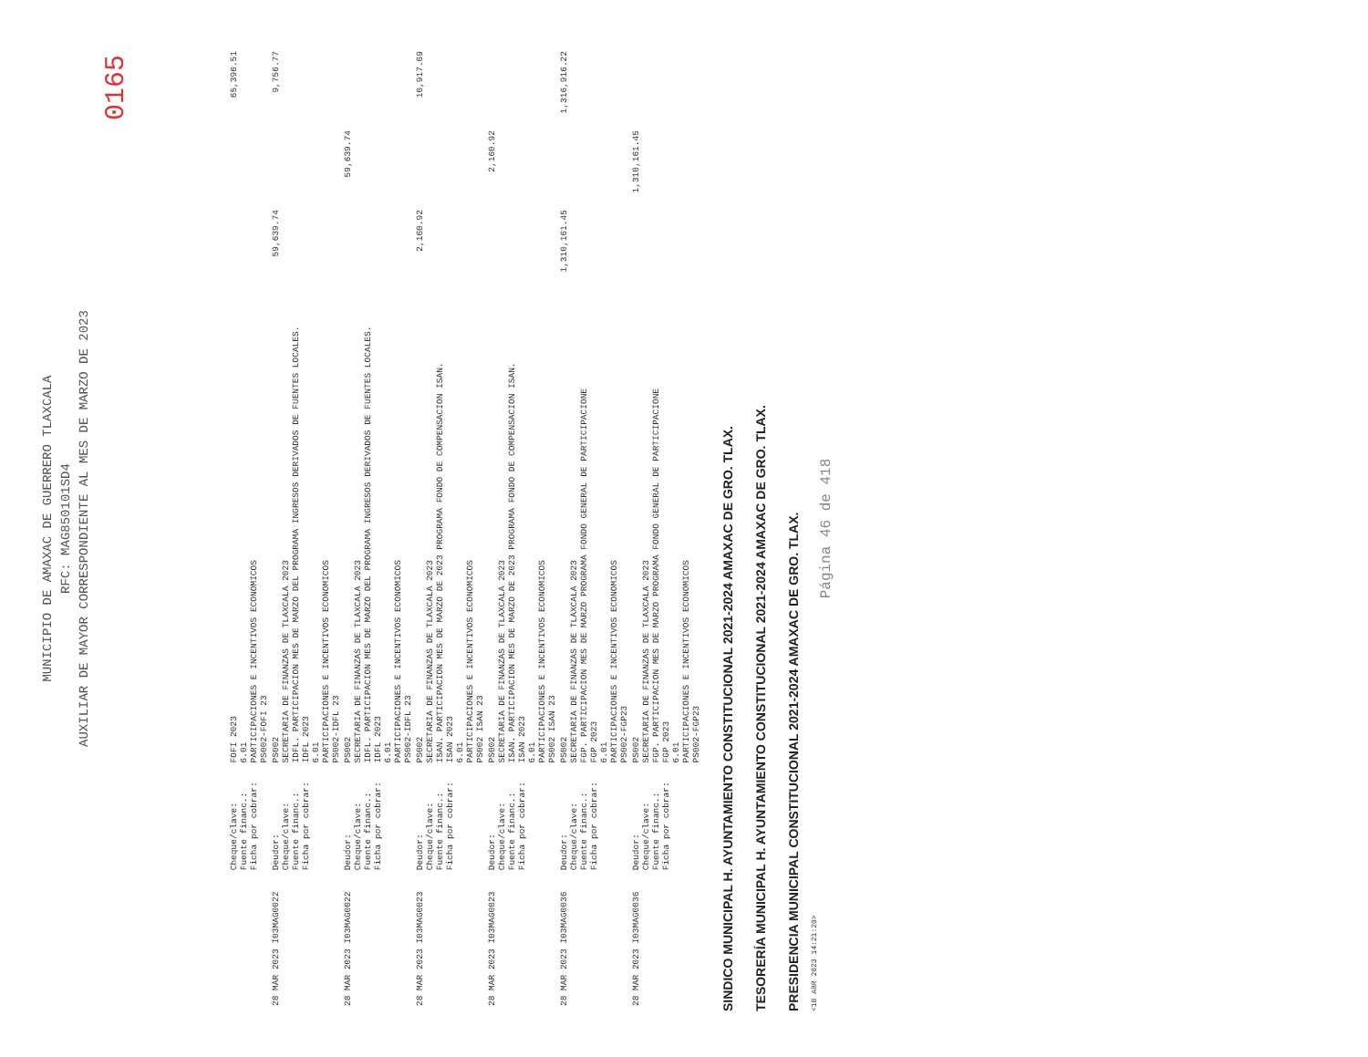0165
MUNICIPIO DE AMAXAC DE GUERRERO TLAXCALA
RFC: MAG850101SD4
AUXILIAR DE MAYOR CORRESPONDIENTE AL MES DE MARZO DE 2023
| | Cheque/clave: Fuente financ.: Ficha por cobrar: | FOFI 2023 6.01 PARTICIPACIONES E INCENTIVOS ECONOMICOS PS002-FOFI 23 | | | 65,396.51 |
| 28 MAR 2023 I03MAG0022 | Deudor: Cheque/clave: Fuente financ.: Ficha por cobrar: | PS002 SECRETARIA DE FINANZAS DE TLAXCALA 2023 IDFL. PARTICIPACION MES DE MARZO DEL PROGRAMA INGRESOS DERIVADOS DE FUENTES LOCALES. IDFL 2023 6.01 PARTICIPACIONES E INCENTIVOS ECONOMICOS PS002-IDFL 23 | 59,639.74 | | 9,756.77 |
| 28 MAR 2023 I03MAG0022 | Deudor: Cheque/clave: Fuente financ.: Ficha por cobrar: | PS002 SECRETARIA DE FINANZAS DE TLAXCALA 2023 IDFL. PARTICIPACION MES DE MARZO DEL PROGRAMA INGRESOS DERIVADOS DE FUENTES LOCALES. IDFL 2023 6.01 PARTICIPACIONES E INCENTIVOS ECONOMICOS PS002-IDFL 23 | | 59,639.74 | |
| 28 MAR 2023 I03MAG0023 | Deudor: Cheque/clave: Fuente financ.: Ficha por cobrar: | PS002 SECRETARIA DE FINANZAS DE TLAXCALA 2023 ISAN. PARTICIPACION MES DE MARZO DE 2023 PROGRAMA FONDO DE COMPENSACION ISAN. ISAN 2023 6.01 PARTICIPACIONES E INCENTIVOS ECONOMICOS PS002 ISAN 23 | 2,160.92 | | 10,917.69 |
| 28 MAR 2023 I03MAG0023 | Deudor: Cheque/clave: Fuente financ.: Ficha por cobrar: | PS002 SECRETARIA DE FINANZAS DE TLAXCALA 2023 ISAN. PARTICIPACION MES DE MARZO DE 2023 PROGRAMA FONDO DE COMPENSACION ISAN. ISAN 2023 6.01 PARTICIPACIONES E INCENTIVOS ECONOMICOS PS002 ISAN 23 | | 2,160.92 | |
| 28 MAR 2023 I03MAG0036 | Deudor: Cheque/clave: Fuente financ.: Ficha por cobrar: | PS002 SECRETARIA DE FINANZAS DE TLAXCALA 2023 FGP. PARTICIPACION MES DE MARZO PROGRAMA FONDO GENERAL DE PARTICIPACIONE FGP 2023 6.01 PARTICIPACIONES E INCENTIVOS ECONOMICOS PS002-FGP23 | 1,310,161.45 | | 1,316,916.22 |
| 28 MAR 2023 I03MAG0036 | Deudor: Cheque/clave: Fuente financ.: Ficha por cobrar: | PS002 SECRETARIA DE FINANZAS DE TLAXCALA 2023 FGP. PARTICIPACION MES DE MARZO PROGRAMA FONDO GENERAL DE PARTICIPACIONE FGP 2023 6.01 PARTICIPACIONES E INCENTIVOS ECONOMICOS PS002-FGP23 | | 1,310,161.45 | |
SINDICO MUNICIPAL H. AYUNTAMIENTO CONSTITUCIONAL 2021-2024 AMAXAC DE GRO. TLAX.
TESORERÍA MUNICIPAL H. AYUNTAMIENTO CONSTITUCIONAL 2021-2024 AMAXAC DE GRO. TLAX.
PRESIDENCIA MUNICIPAL CONSTITUCIONAL 2021-2024 AMAXAC DE GRO. TLAX.
<18 ABR 2023 14:21:20>
Página 46 de 418